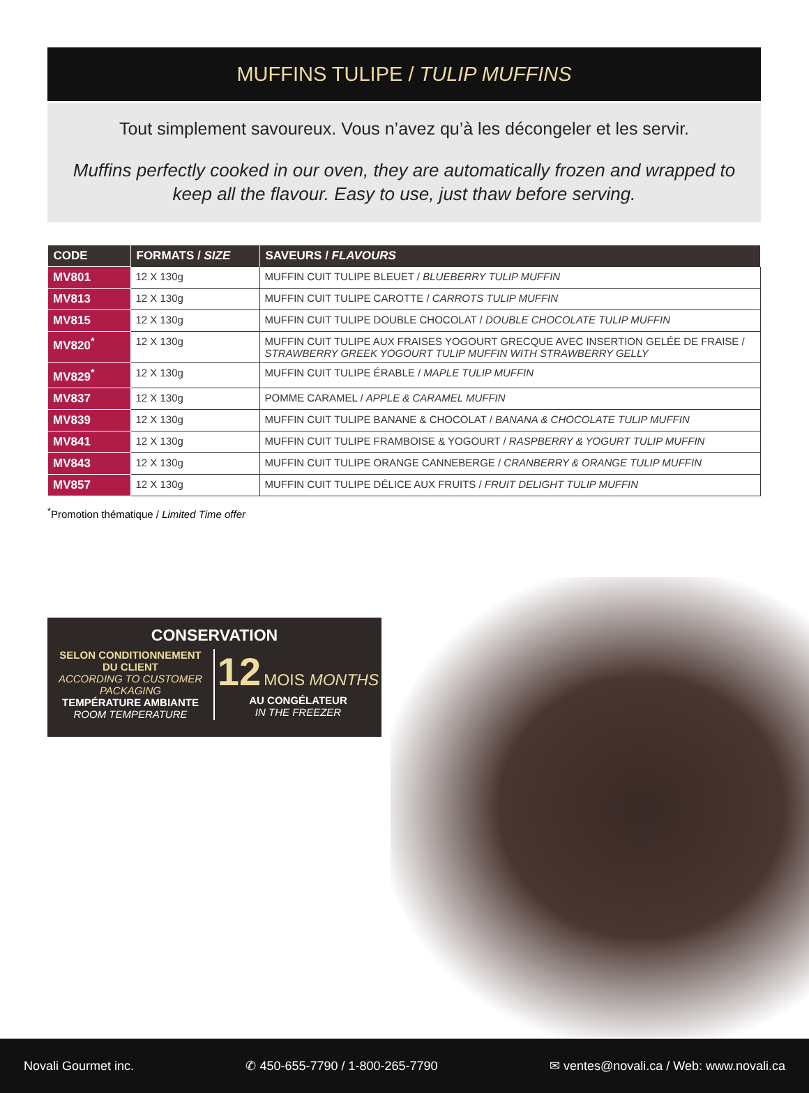MUFFINS TULIPE / TULIP MUFFINS
Tout simplement savoureux. Vous n’avez qu’à les décongeler et les servir.
Muffins perfectly cooked in our oven, they are automatically frozen and wrapped to keep all the flavour. Easy to use, just thaw before serving.
| CODE | FORMATS / SIZE | SAVEURS / FLAVOURS |
| --- | --- | --- |
| MV801 | 12 X 130g | MUFFIN CUIT TULIPE BLEUET / BLUEBERRY TULIP MUFFIN |
| MV813 | 12 X 130g | MUFFIN CUIT TULIPE CAROTTE / CARROTS TULIP MUFFIN |
| MV815 | 12 X 130g | MUFFIN CUIT TULIPE DOUBLE CHOCOLAT / DOUBLE CHOCOLATE TULIP MUFFIN |
| MV820<sup>*</sup> | 12 X 130g | MUFFIN CUIT TULIPE AUX FRAISES YOGOURT GRECQUE AVEC INSERTION GELÉE DE FRAISE / STRAWBERRY GREEK YOGOURT TULIP MUFFIN WITH STRAWBERRY GELLY |
| MV829<sup>*</sup> | 12 X 130g | MUFFIN CUIT TULIPE ÉRABLE / MAPLE TULIP MUFFIN |
| MV837 | 12 X 130g | POMME CARAMEL / APPLE & CARAMEL MUFFIN |
| MV839 | 12 X 130g | MUFFIN CUIT TULIPE BANANE & CHOCOLAT / BANANA & CHOCOLATE TULIP MUFFIN |
| MV841 | 12 X 130g | MUFFIN CUIT TULIPE FRAMBOISE & YOGOURT / RASPBERRY & YOGURT TULIP MUFFIN |
| MV843 | 12 X 130g | MUFFIN CUIT TULIPE ORANGE CANNEBERGE / CRANBERRY & ORANGE TULIP MUFFIN |
| MV857 | 12 X 130g | MUFFIN CUIT TULIPE DÉLICE AUX FRUITS / FRUIT DELIGHT TULIP MUFFIN |
<sup>*</sup> Promotion thématique / Limited Time offer
CONSERVATION
SELON CONDITIONNEMENT
DU CLIENT
ACCORDING TO CUSTOMER
PACKAGING
TEMPÉRATURE AMBIANTE
ROOM TEMPERATURE
12 MOIS MONTHS
AU CONGÉLATEUR
IN THE FREEZER
Novali Gourmet inc. ✆ 450-655-7790 / 1-800-265-7790 ✉ ventes@novali.ca / Web: www.novali.ca